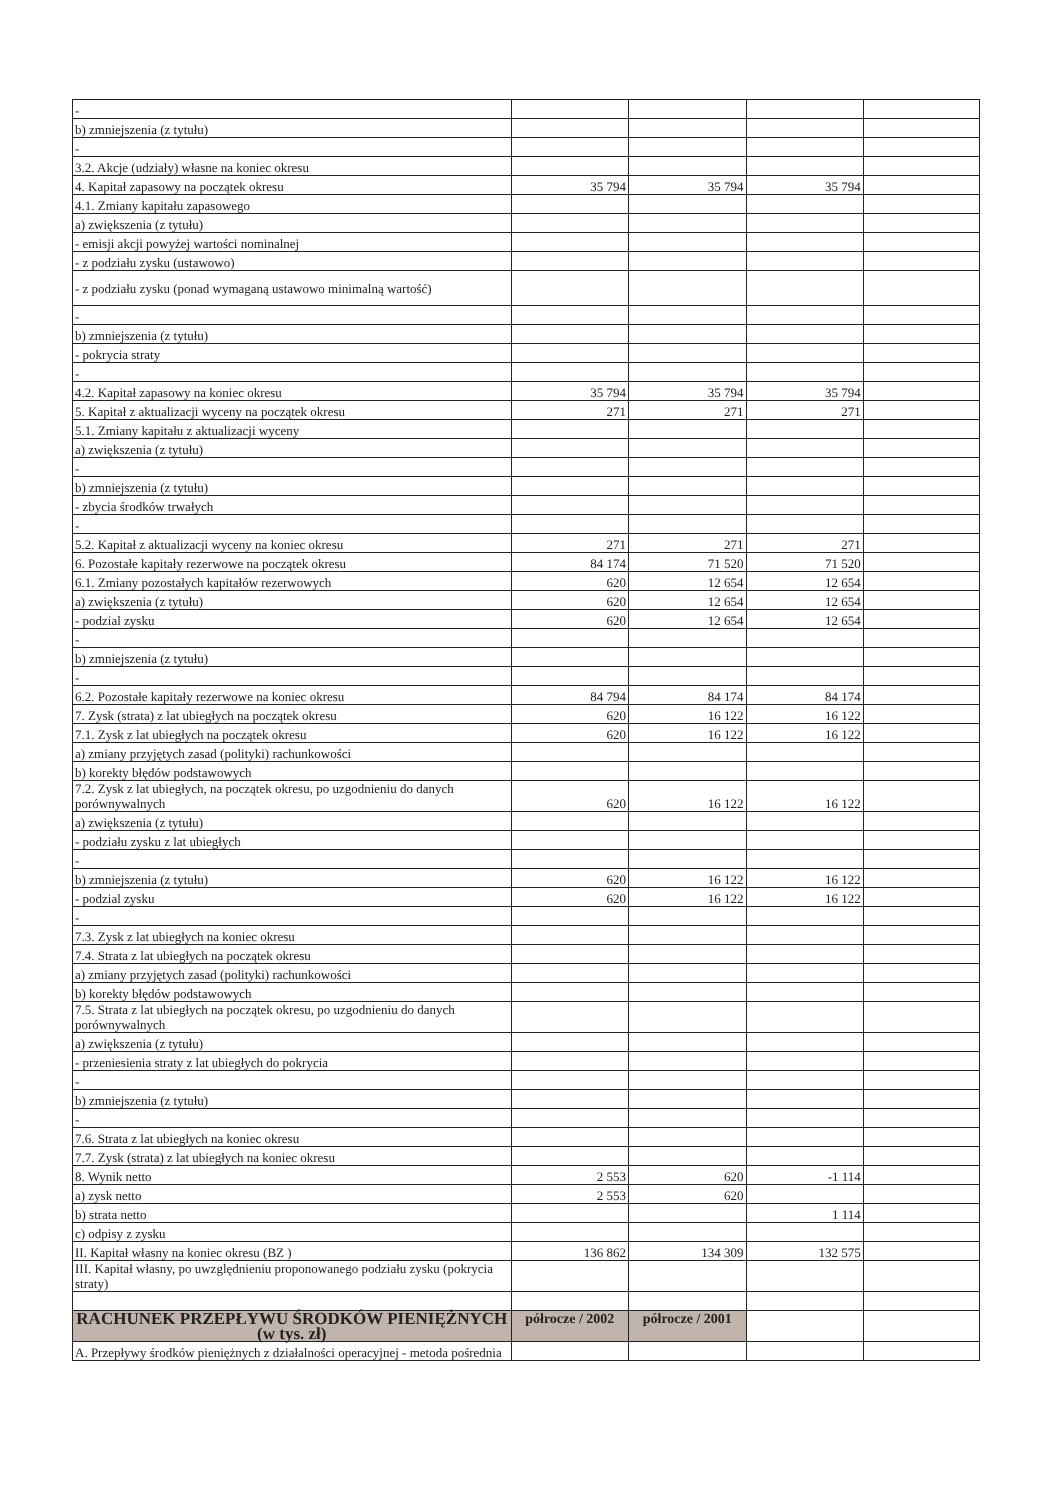| - | | | | |
| b) zmniejszenia (z tytułu) | | | | |
| - | | | | |
| 3.2. Akcje (udziały) własne na koniec okresu | | | | |
| 4. Kapitał zapasowy na początek okresu | 35 794 | 35 794 | 35 794 | |
| 4.1. Zmiany kapitału zapasowego | | | | |
| a) zwiększenia (z tytułu) | | | | |
| - emisji akcji powyżej wartości nominalnej | | | | |
| - z podziału zysku (ustawowo) | | | | |
| - z podziału zysku (ponad wymaganą ustawowo minimalną wartość) | | | | |
| - | | | | |
| b) zmniejszenia (z tytułu) | | | | |
| - pokrycia straty | | | | |
| - | | | | |
| 4.2. Kapitał zapasowy na koniec okresu | 35 794 | 35 794 | 35 794 | |
| 5. Kapitał z aktualizacji wyceny na początek okresu | 271 | 271 | 271 | |
| 5.1. Zmiany kapitału z aktualizacji wyceny | | | | |
| a) zwiększenia (z tytułu) | | | | |
| - | | | | |
| b) zmniejszenia (z tytułu) | | | | |
| - zbycia środków trwałych | | | | |
| - | | | | |
| 5.2. Kapitał z aktualizacji wyceny na koniec okresu | 271 | 271 | 271 | |
| 6. Pozostałe kapitały rezerwowe na początek okresu | 84 174 | 71 520 | 71 520 | |
| 6.1. Zmiany pozostałych kapitałów rezerwowych | 620 | 12 654 | 12 654 | |
| a) zwiększenia (z tytułu) | 620 | 12 654 | 12 654 | |
| - podzial zysku | 620 | 12 654 | 12 654 | |
| - | | | | |
| b) zmniejszenia (z tytułu) | | | | |
| - | | | | |
| 6.2. Pozostałe kapitały rezerwowe na koniec okresu | 84 794 | 84 174 | 84 174 | |
| 7. Zysk (strata) z lat ubiegłych na początek okresu | 620 | 16 122 | 16 122 | |
| 7.1. Zysk z lat ubiegłych na początek okresu | 620 | 16 122 | 16 122 | |
| a) zmiany przyjętych zasad (polityki) rachunkowości | | | | |
| b) korekty błędów podstawowych | | | | |
| 7.2. Zysk z lat ubiegłych, na początek okresu, po uzgodnieniu do danych porównywalnych | 620 | 16 122 | 16 122 | |
| a) zwiększenia (z tytułu) | | | | |
| - podziału zysku z lat ubiegłych | | | | |
| - | | | | |
| b) zmniejszenia (z tytułu) | 620 | 16 122 | 16 122 | |
| - podzial zysku | 620 | 16 122 | 16 122 | |
| - | | | | |
| 7.3. Zysk z lat ubiegłych na koniec okresu | | | | |
| 7.4. Strata z lat ubiegłych na początek okresu | | | | |
| a) zmiany przyjętych zasad (polityki) rachunkowości | | | | |
| b) korekty błędów podstawowych | | | | |
| 7.5. Strata z lat ubiegłych na początek okresu, po uzgodnieniu do danych porównywalnych | | | | |
| a) zwiększenia (z tytułu) | | | | |
| - przeniesienia straty z lat ubiegłych do pokrycia | | | | |
| - | | | | |
| b) zmniejszenia (z tytułu) | | | | |
| - | | | | |
| 7.6. Strata z lat ubiegłych na koniec okresu | | | | |
| 7.7. Zysk (strata) z lat ubiegłych na koniec okresu | | | | |
| 8. Wynik netto | 2 553 | 620 | -1 114 | |
| a) zysk netto | 2 553 | 620 | | |
| b) strata netto | | | 1 114 | |
| c) odpisy z zysku | | | | |
| II. Kapitał własny na koniec okresu (BZ ) | 136 862 | 134 309 | 132 575 | |
| III. Kapitał własny, po uwzględnieniu proponowanego podziału zysku (pokrycia straty) | | | | |
| RACHUNEK PRZEPŁYWU ŚRODKÓW PIENIĘŻNYCH (w tys. zł) | półrocze / 2002 | półrocze / 2001 | | |
| A. Przepływy środków pieniężnych z działalności operacyjnej - metoda pośrednia | | | | |